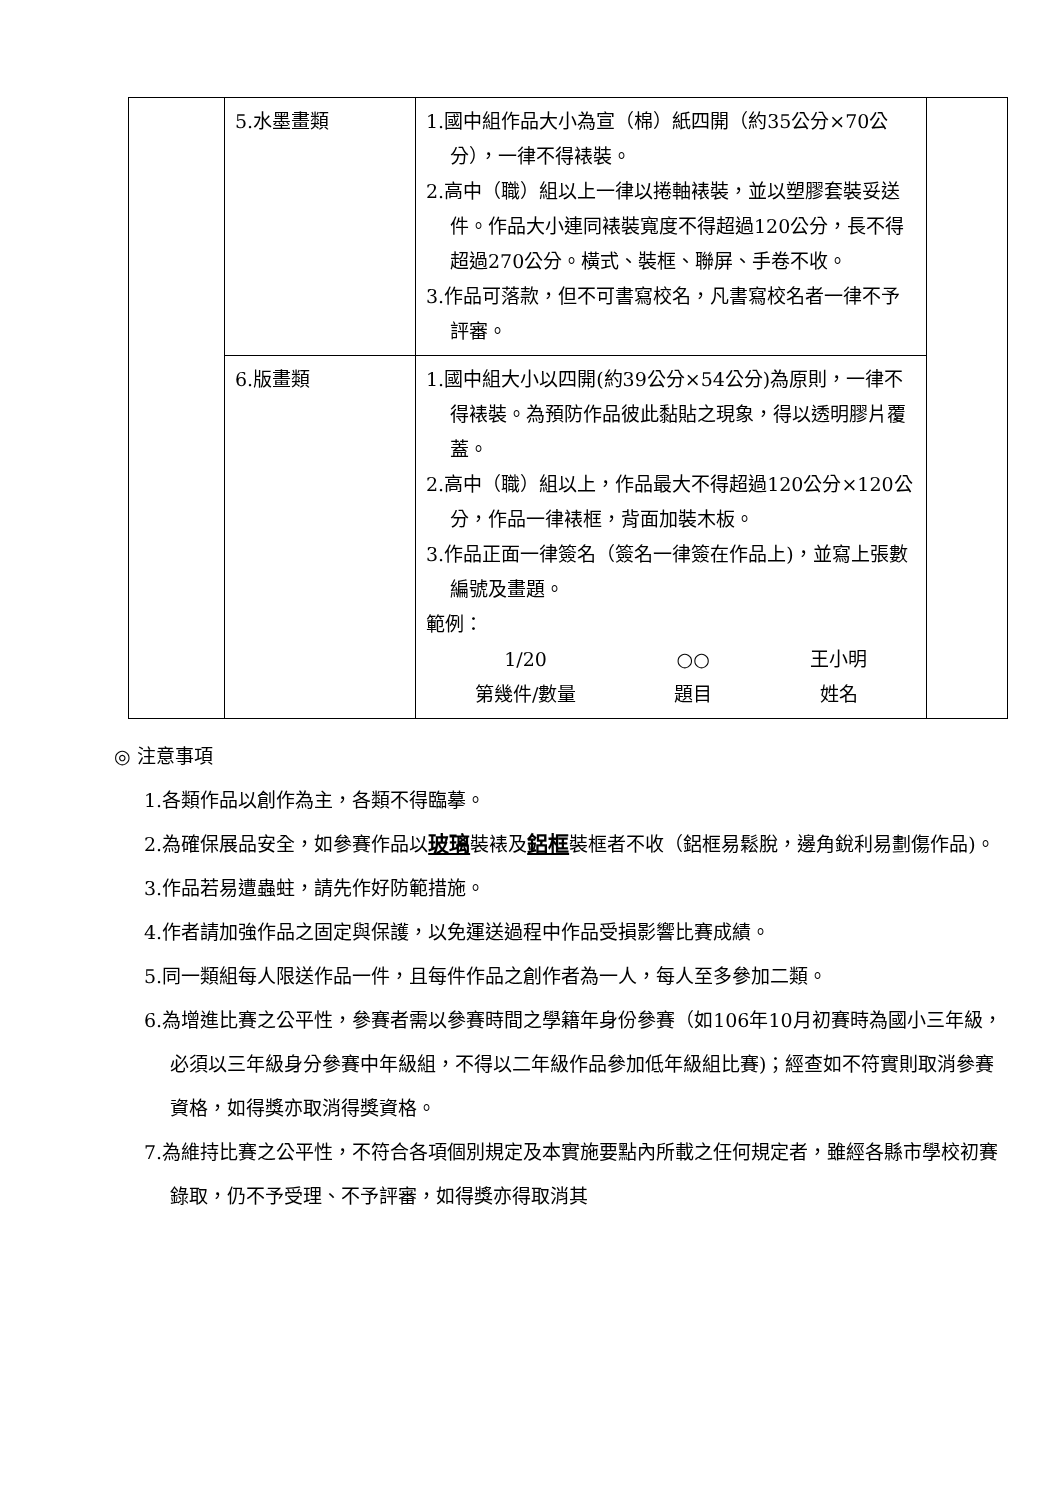| | 5.水墨畫類 | 1.國中組作品大小為宣（棉）紙四開（約35公分×70公分），一律不得裱裝。 2.高中（職）組以上一律以捲軸裱裝，並以塑膠套裝妥送件。作品大小連同裱裝寬度不得超過120公分，長不得超過270公分。橫式、裝框、聯屏、手卷不收。 3.作品可落款，但不可書寫校名，凡書寫校名者一律不予評審。 | |
| | 6.版畫類 | 1.國中組大小以四開(約39公分×54公分)為原則，一律不得裱裝。為預防作品彼此黏貼之現象，得以透明膠片覆蓋。 2.高中（職）組以上，作品最大不得超過120公分×120公分，作品一律裱框，背面加裝木板。 3.作品正面一律簽名（簽名一律簽在作品上)，並寫上張數編號及畫題。 範例： 1/20 第幾件/數量 ○○ 題目 王小明 姓名 | |
◎ 注意事項
1.各類作品以創作為主，各類不得臨摹。
2.為確保展品安全，如參賽作品以玻璃裝裱及鋁框裝框者不收（鋁框易鬆脫，邊角銳利易劃傷作品)。
3.作品若易遭蟲蛀，請先作好防範措施。
4.作者請加強作品之固定與保護，以免運送過程中作品受損影響比賽成績。
5.同一類組每人限送作品一件，且每件作品之創作者為一人，每人至多參加二類。
6.為增進比賽之公平性，參賽者需以參賽時間之學籍年身份參賽（如106年10月初賽時為國小三年級，必須以三年級身分參賽中年級組，不得以二年級作品參加低年級組比賽)；經查如不符實則取消參賽資格，如得獎亦取消得獎資格。
7.為維持比賽之公平性，不符合各項個別規定及本實施要點內所載之任何規定者，雖經各縣市學校初賽錄取，仍不予受理、不予評審，如得獎亦得取消其